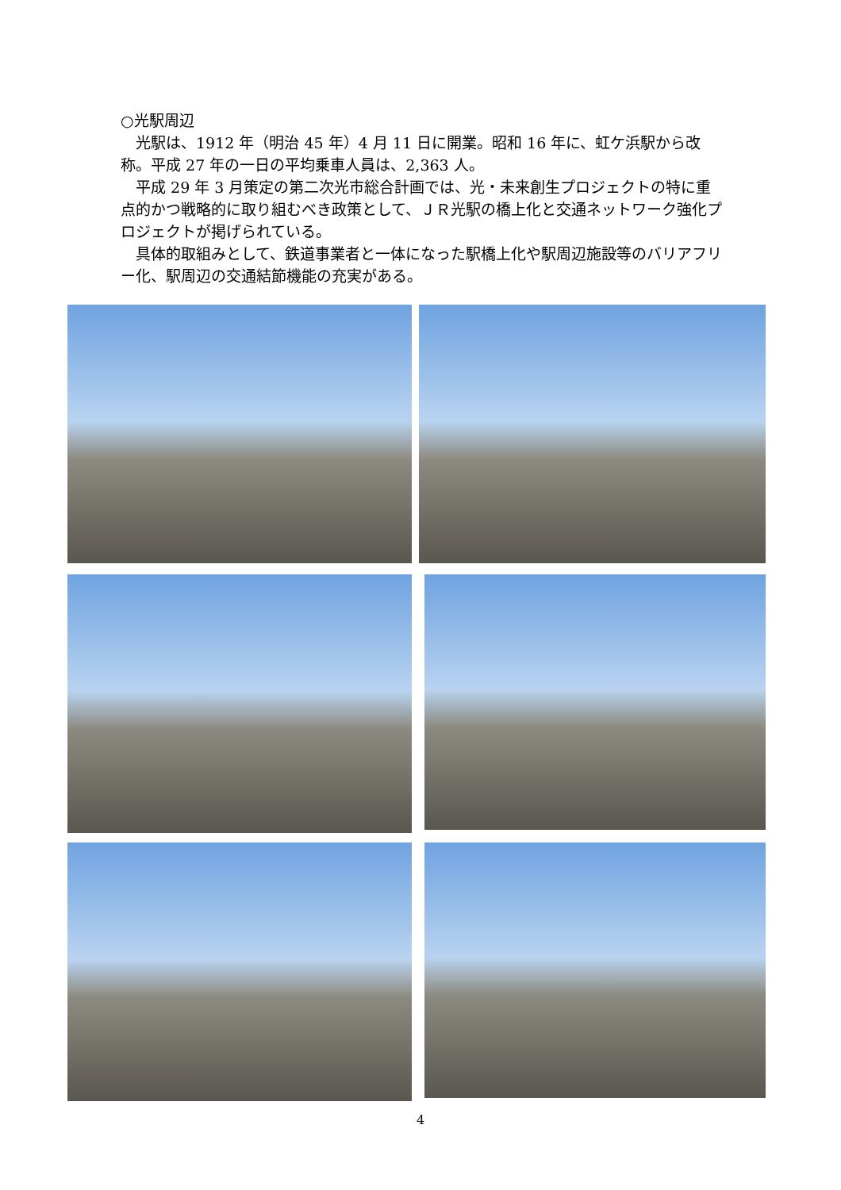○光駅周辺
　光駅は、1912 年（明治 45 年）4 月 11 日に開業。昭和 16 年に、虹ケ浜駅から改称。平成 27 年の一日の平均乗車人員は、2,363 人。
　平成 29 年 3 月策定の第二次光市総合計画では、光・未来創生プロジェクトの特に重点的かつ戦略的に取り組むべき政策として、ＪＲ光駅の橋上化と交通ネットワーク強化プロジェクトが掲げられている。
　具体的取組みとして、鉄道事業者と一体になった駅橋上化や駅周辺施設等のバリアフリー化、駅周辺の交通結節機能の充実がある。
4